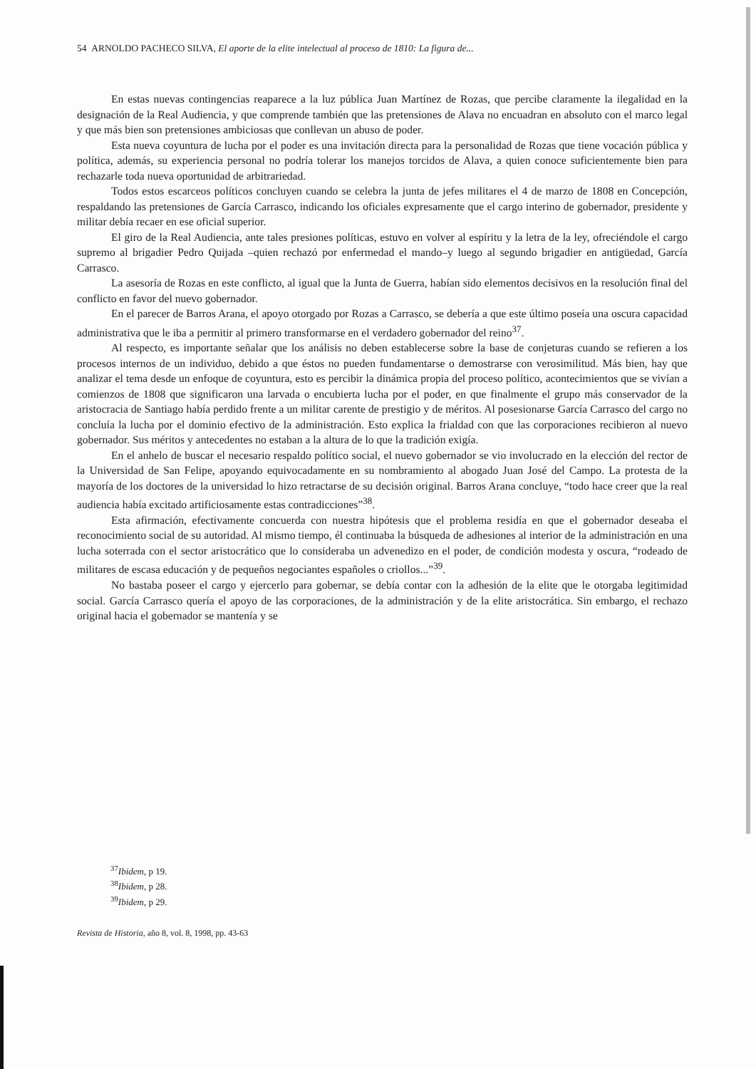54 ARNOLDO PACHECO SILVA, El aporte de la elite intelectual al proceso de 1810: La figura de...
En estas nuevas contingencias reaparece a la luz pública Juan Martínez de Rozas, que percibe claramente la ilegalidad en la designación de la Real Audiencia, y que comprende también que las pretensiones de Alava no encuadran en absoluto con el marco legal y que más bien son pretensiones ambiciosas que conllevan un abuso de poder.
Esta nueva coyuntura de lucha por el poder es una invitación directa para la personalidad de Rozas que tiene vocación pública y política, además, su experiencia personal no podría tolerar los manejos torcidos de Alava, a quien conoce suficientemente bien para rechazarle toda nueva oportunidad de arbitrariedad.
Todos estos escarceos políticos concluyen cuando se celebra la junta de jefes militares el 4 de marzo de 1808 en Concepción, respaldando las pretensiones de García Carrasco, indicando los oficiales expresamente que el cargo interino de gobernador, presidente y militar debía recaer en ese oficial superior.
El giro de la Real Audiencia, ante tales presiones políticas, estuvo en volver al espíritu y la letra de la ley, ofreciéndole el cargo supremo al brigadier Pedro Quijada –quien rechazó por enfermedad el mando–y luego al segundo brigadier en antigüedad, García Carrasco.
La asesoría de Rozas en este conflicto, al igual que la Junta de Guerra, habían sido elementos decisivos en la resolución final del conflicto en favor del nuevo gobernador.
En el parecer de Barros Arana, el apoyo otorgado por Rozas a Carrasco, se debería a que este último poseía una oscura capacidad administrativa que le iba a permitir al primero transformarse en el verdadero gobernador del reino<sup>37</sup>.
Al respecto, es importante señalar que los análisis no deben establecerse sobre la base de conjeturas cuando se refieren a los procesos internos de un individuo, debido a que éstos no pueden fundamentarse o demostrarse con verosimilitud. Más bien, hay que analizar el tema desde un enfoque de coyuntura, esto es percibir la dinámica propia del proceso político, acontecimientos que se vivían a comienzos de 1808 que significaron una larvada o encubierta lucha por el poder, en que finalmente el grupo más conservador de la aristocracia de Santiago había perdido frente a un militar carente de prestigio y de méritos. Al posesionarse García Carrasco del cargo no concluía la lucha por el dominio efectivo de la administración. Esto explica la frialdad con que las corporaciones recibieron al nuevo gobernador. Sus méritos y antecedentes no estaban a la altura de lo que la tradición exigía.
En el anhelo de buscar el necesario respaldo político social, el nuevo gobernador se vio involucrado en la elección del rector de la Universidad de San Felipe, apoyando equivocadamente en su nombramiento al abogado Juan José del Campo. La protesta de la mayoría de los doctores de la universidad lo hizo retractarse de su decisión original. Barros Arana concluye, “todo hace creer que la real audiencia había excitado artificiosamente estas contradicciones”<sup>38</sup>.
Esta afirmación, efectivamente concuerda con nuestra hipótesis que el problema residía en que el gobernador deseaba el reconocimiento social de su autoridad. Al mismo tiempo, él continuaba la búsqueda de adhesiones al interior de la administración en una lucha soterrada con el sector aristocrático que lo consideraba un advenedizo en el poder, de condición modesta y oscura, “rodeado de militares de escasa educación y de pequeños negociantes españoles o criollos...”<sup>39</sup>.
No bastaba poseer el cargo y ejercerlo para gobernar, se debía contar con la adhesión de la elite que le otorgaba legitimidad social. García Carrasco quería el apoyo de las corporaciones, de la administración y de la elite aristocrática. Sin embargo, el rechazo original hacia el gobernador se mantenía y se
<sup>37</sup> Ibidem, p 19.
<sup>38</sup> Ibidem, p 28.
<sup>39</sup> Ibidem, p 29.
Revista de Historia, año 8, vol. 8, 1998, pp. 43-63